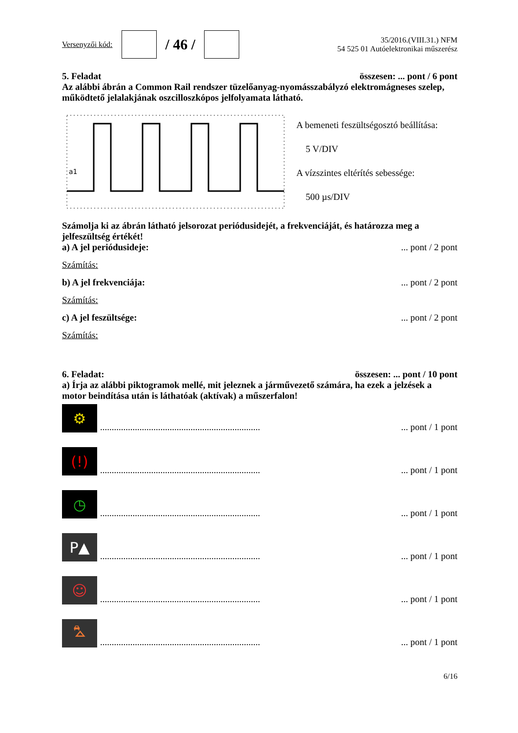Versenyzői kód: / 46 /
35/2016.(VIII.31.) NFM
54 525 01 Autóelektronikai műszerész
5. Feladat összesen: ... pont / 6 pont
Az alábbi ábrán a Common Rail rendszer tüzelőanyag-nyomásszabályzó elektromágneses szelep, működtető jelalakjának oszcilloszkópos jelfolyamata látható.
a1
A bemeneti feszültségosztó beállítása:
5 V/DIV
A vízszintes eltérítés sebessége:
500 µs/DIV
Számolja ki az ábrán látható jelsorozat periódusidejét, a frekvenciáját, és határozza meg a jelfeszültség értékét!
a) A jel periódusideje:... pont / 2 pont
Számítás:
b) A jel frekvenciája:... pont / 2 pont
Számítás:
c) A jel feszültsége:... pont / 2 pont
Számítás:
6. Feladat: összesen: ... pont / 10 pont
a) Írja az alábbi piktogramok mellé, mit jeleznek a járművezető számára, ha ezek a jelzések a motor beindítása után is láthatóak (aktívak) a műszerfalon!
⚙
........................................................................ pont / 1 pont
(!)
........................................................................ pont / 1 pont
◷
........................................................................ pont / 1 pont
P▲
........................................................................ pont / 1 pont
☺
........................................................................ pont / 1 pont
⛍
........................................................................ pont / 1 pont
6/16